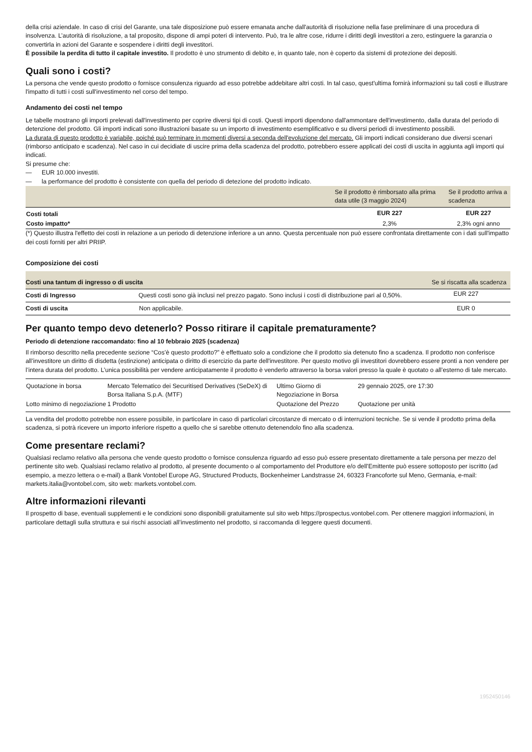della crisi aziendale. In caso di crisi del Garante, una tale disposizione può essere emanata anche dall'autorità di risoluzione nella fase preliminare di una procedura di insolvenza. L’autorità di risoluzione, a tal proposito, dispone di ampi poteri di intervento. Può, tra le altre cose, ridurre i diritti degli investitori a zero, estinguere la garanzia o convertirla in azioni del Garante e sospendere i diritti degli investitori.
È possibile la perdita di tutto il capitale investito. Il prodotto è uno strumento di debito e, in quanto tale, non è coperto da sistemi di protezione dei depositi.
Quali sono i costi?
La persona che vende questo prodotto o fornisce consulenza riguardo ad esso potrebbe addebitare altri costi. In tal caso, quest'ultima fornirà informazioni su tali costi e illustrare l'impatto di tutti i costi sull'investimento nel corso del tempo.
Andamento dei costi nel tempo
Le tabelle mostrano gli importi prelevati dall'investimento per coprire diversi tipi di costi. Questi importi dipendono dall'ammontare dell'investimento, dalla durata del periodo di detenzione del prodotto. Gli importi indicati sono illustrazioni basate su un importo di investimento esemplificativo e su diversi periodi di investimento possibili.
La durata di questo prodotto è variabile, poiché può terminare in momenti diversi a seconda dell'evoluzione del mercato. Gli importi indicati considerano due diversi scenari (rimborso anticipato e scadenza). Nel caso in cui decidiate di uscire prima della scadenza del prodotto, potrebbero essere applicati dei costi di uscita in aggiunta agli importi qui indicati.
Si presume che:
— EUR 10.000 investiti.
— la performance del prodotto è consistente con quella del periodo di detezione del prodotto indicato.
| | Se il prodotto è rimborsato alla prima data utile (3 maggio 2024) | Se il prodotto arriva a scadenza |
| --- | --- | --- |
| Costi totali | EUR 227 | EUR 227 |
| Costo impatto* | 2,3% | 2,3% ogni anno |
(*) Questo illustra l'effetto dei costi in relazione a un periodo di detenzione inferiore a un anno. Questa percentuale non può essere confrontata direttamente con i dati sull'impatto dei costi forniti per altri PRIIP.
Composizione dei costi
| Costi una tantum di ingresso o di uscita | | Se si riscatta alla scadenza |
| --- | --- | --- |
| Costi di Ingresso | Questi costi sono già inclusi nel prezzo pagato. Sono inclusi i costi di distribuzione pari al 0,50%. | EUR 227 |
| Costi di uscita | Non applicabile. | EUR 0 |
Per quanto tempo devo detenerlo? Posso ritirare il capitale prematuramente?
Periodo di detenzione raccomandato: fino al 10 febbraio 2025 (scadenza)
Il rimborso descritto nella precedente sezione “Cos’è questo prodotto?” è effettuato solo a condizione che il prodotto sia detenuto fino a scadenza. Il prodotto non conferisce all’investitore un diritto di disdetta (estinzione) anticipata o diritto di esercizio da parte dell'investitore. Per questo motivo gli investitori dovrebbero essere pronti a non vendere per l’intera durata del prodotto. L’unica possibilità per vendere anticipatamente il prodotto è venderlo attraverso la borsa valori presso la quale è quotato o all’esterno di tale mercato.
| Quotazione in borsa | Mercato Telematico dei Securitised Derivatives (SeDeX) di Borsa Italiana S.p.A. (MTF) | Ultimo Giorno di Negoziazione in Borsa | 29 gennaio 2025, ore 17:30 |
| Lotto minimo di negoziazione | 1 Prodotto | Quotazione del Prezzo | Quotazione per unità |
La vendita del prodotto potrebbe non essere possibile, in particolare in caso di particolari circostanze di mercato o di interruzioni tecniche. Se si vende il prodotto prima della scadenza, si potrà ricevere un importo inferiore rispetto a quello che si sarebbe ottenuto detenendolo fino alla scadenza.
Come presentare reclami?
Qualsiasi reclamo relativo alla persona che vende questo prodotto o fornisce consulenza riguardo ad esso può essere presentato direttamente a tale persona per mezzo del pertinente sito web. Qualsiasi reclamo relativo al prodotto, al presente documento o al comportamento del Produttore e/o dell’Emittente può essere sottoposto per iscritto (ad esempio, a mezzo lettera o e-mail) a Bank Vontobel Europe AG, Structured Products, Bockenheimer Landstrasse 24, 60323 Francoforte sul Meno, Germania, e-mail: markets.italia@vontobel.com, sito web: markets.vontobel.com.
Altre informazioni rilevanti
Il prospetto di base, eventuali supplementi e le condizioni sono disponibili gratuitamente sul sito web https://prospectus.vontobel.com. Per ottenere maggiori informazioni, in particolare dettagli sulla struttura e sui rischi associati all’investimento nel prodotto, si raccomanda di leggere questi documenti.
1952450146